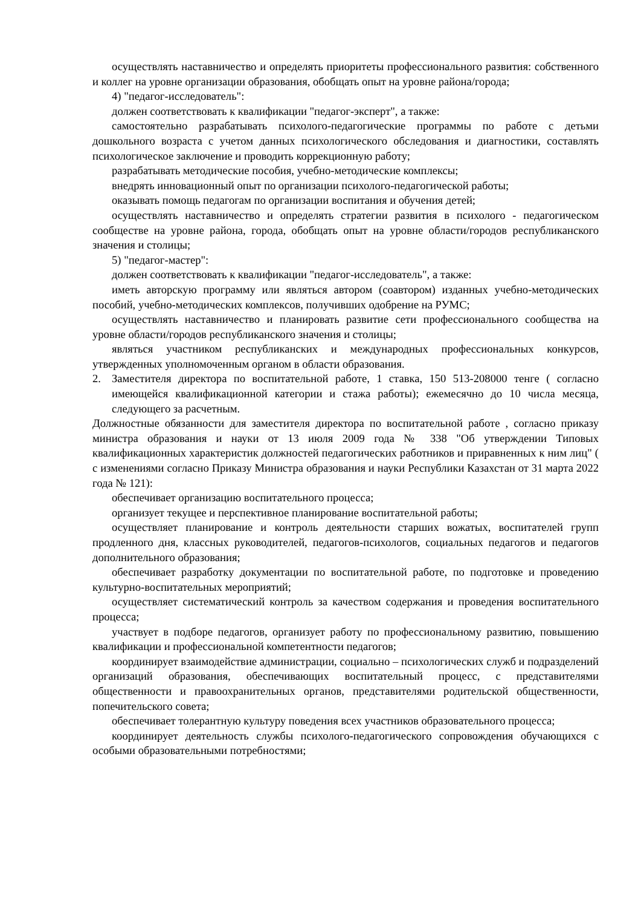осуществлять наставничество и определять приоритеты профессионального развития: собственного и коллег на уровне организации образования, обобщать опыт на уровне района/города;
4) "педагог-исследователь":
должен соответствовать к квалификации "педагог-эксперт", а также:
самостоятельно разрабатывать психолого-педагогические программы по работе с детьми дошкольного возраста с учетом данных психологического обследования и диагностики, составлять психологическое заключение и проводить коррекционную работу;
разрабатывать методические пособия, учебно-методические комплексы;
внедрять инновационный опыт по организации психолого-педагогической работы;
оказывать помощь педагогам по организации воспитания и обучения детей;
осуществлять наставничество и определять стратегии развития в психолого - педагогическом сообществе на уровне района, города, обобщать опыт на уровне области/городов республиканского значения и столицы;
5) "педагог-мастер":
должен соответствовать к квалификации "педагог-исследователь", а также:
иметь авторскую программу или являться автором (соавтором) изданных учебно-методических пособий, учебно-методических комплексов, получивших одобрение на РУМС;
осуществлять наставничество и планировать развитие сети профессионального сообщества на уровне области/городов республиканского значения и столицы;
являться участником республиканских и международных профессиональных конкурсов, утвержденных уполномоченным органом в области образования.
2. Заместителя директора по воспитательной работе, 1 ставка, 150 513-208000 тенге ( согласно имеющейся квалификационной категории и стажа работы); ежемесячно до 10 числа месяца, следующего за расчетным.
Должностные обязанности для заместителя директора по воспитательной работе , согласно приказу министра образования и науки от 13 июля 2009 года № 338 "Об утверждении Типовых квалификационных характеристик должностей педагогических работников и приравненных к ним лиц" ( с изменениями согласно Приказу Министра образования и науки Республики Казахстан от 31 марта 2022 года № 121):
обеспечивает организацию воспитательного процесса;
организует текущее и перспективное планирование воспитательной работы;
осуществляет планирование и контроль деятельности старших вожатых, воспитателей групп продленного дня, классных руководителей, педагогов-психологов, социальных педагогов и педагогов дополнительного образования;
обеспечивает разработку документации по воспитательной работе, по подготовке и проведению культурно-воспитательных мероприятий;
осуществляет систематический контроль за качеством содержания и проведения воспитательного процесса;
участвует в подборе педагогов, организует работу по профессиональному развитию, повышению квалификации и профессиональной компетентности педагогов;
координирует взаимодействие администрации, социально – психологических служб и подразделений организаций образования, обеспечивающих воспитательный процесс, с представителями общественности и правоохранительных органов, представителями родительской общественности, попечительского совета;
обеспечивает толерантную культуру поведения всех участников образовательного процесса;
координирует деятельность службы психолого-педагогического сопровождения обучающихся с особыми образовательными потребностями;